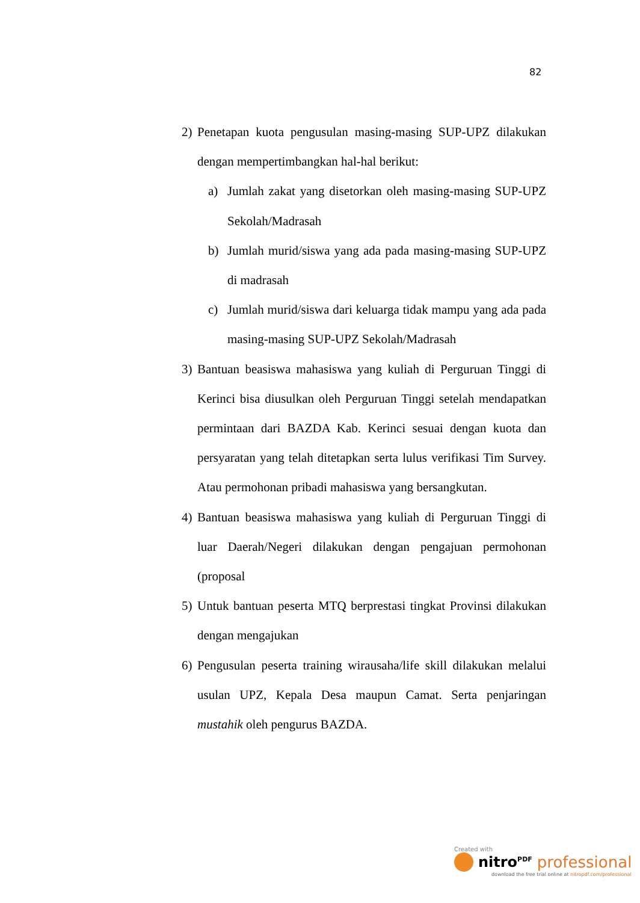82
2) Penetapan kuota pengusulan masing-masing SUP-UPZ dilakukan dengan mempertimbangkan hal-hal berikut:
a) Jumlah zakat yang disetorkan oleh masing-masing SUP-UPZ Sekolah/Madrasah
b) Jumlah murid/siswa yang ada pada masing-masing SUP-UPZ di madrasah
c) Jumlah murid/siswa dari keluarga tidak mampu yang ada pada masing-masing SUP-UPZ Sekolah/Madrasah
3) Bantuan beasiswa mahasiswa yang kuliah di Perguruan Tinggi di Kerinci bisa diusulkan oleh Perguruan Tinggi setelah mendapatkan permintaan dari BAZDA Kab. Kerinci sesuai dengan kuota dan persyaratan yang telah ditetapkan serta lulus verifikasi Tim Survey. Atau permohonan pribadi mahasiswa yang bersangkutan.
4) Bantuan beasiswa mahasiswa yang kuliah di Perguruan Tinggi di luar Daerah/Negeri dilakukan dengan pengajuan permohonan (proposal
5) Untuk bantuan peserta MTQ berprestasi tingkat Provinsi dilakukan dengan mengajukan
6) Pengusulan peserta training wirausaha/life skill dilakukan melalui usulan UPZ, Kepala Desa maupun Camat. Serta penjaringan mustahik oleh pengurus BAZDA.
Created with
nitro<sup>PDF</sup> professional
download the free trial online at nitropdf.com/professional